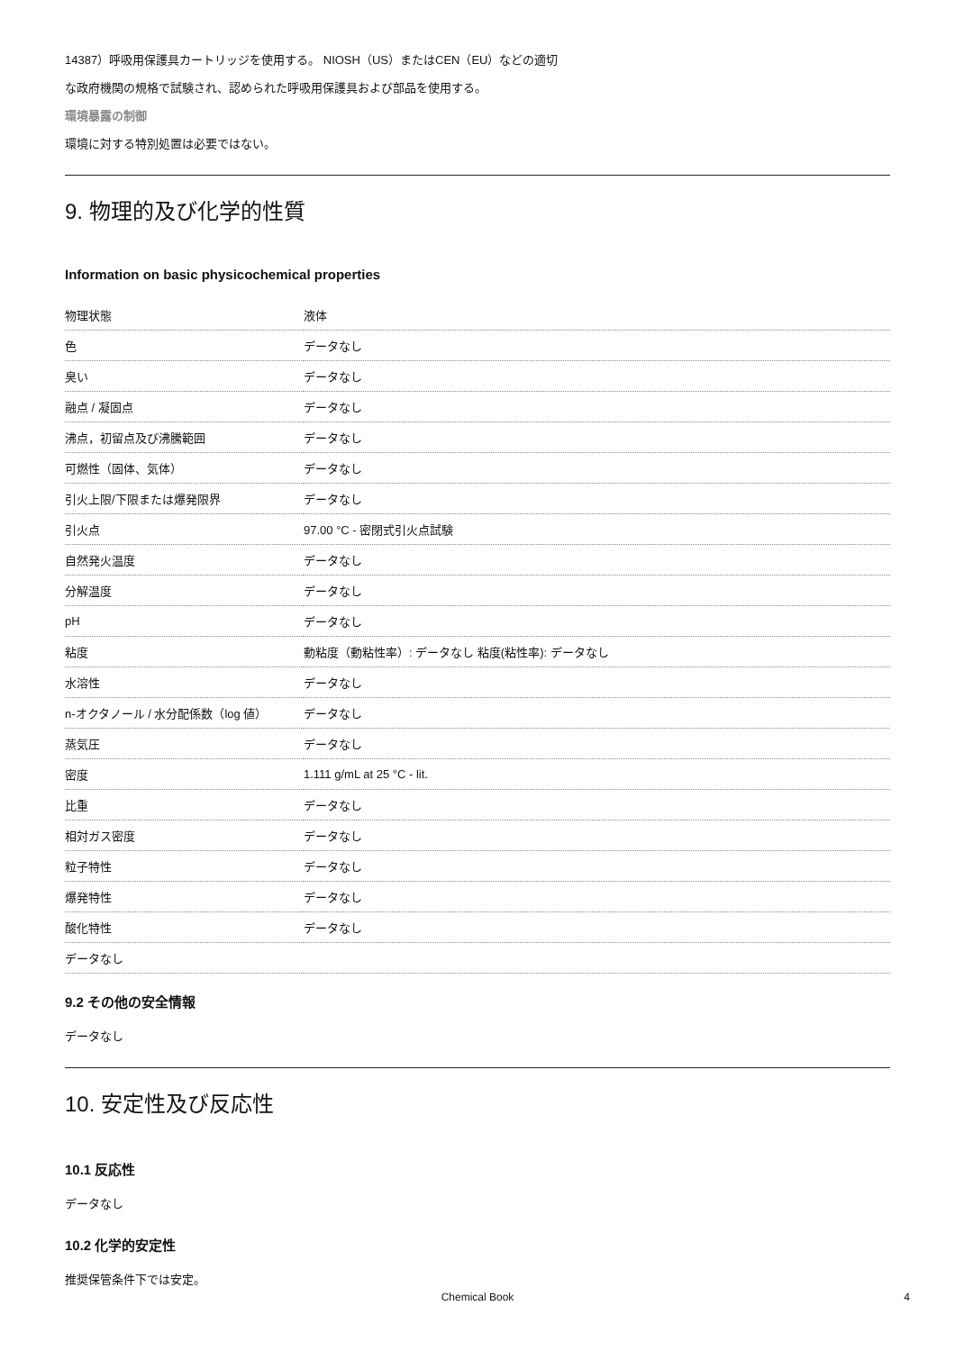14387）呼吸用保護具カートリッジを使用する。 NIOSH（US）またはCEN（EU）などの適切
な政府機関の規格で試験され、認められた呼吸用保護具および部品を使用する。
環境暴露の制御
環境に対する特別処置は必要ではない。
9. 物理的及び化学的性質
Information on basic physicochemical properties
| 物理状態 | 液体 |
| 色 | データなし |
| 臭い | データなし |
| 融点 / 凝固点 | データなし |
| 沸点，初留点及び沸騰範囲 | データなし |
| 可燃性（固体、気体） | データなし |
| 引火上限/下限または爆発限界 | データなし |
| 引火点 | 97.00 °C - 密閉式引火点試験 |
| 自然発火温度 | データなし |
| 分解温度 | データなし |
| pH | データなし |
| 粘度 | 動粘度（動粘性率）: データなし 粘度(粘性率): データなし |
| 水溶性 | データなし |
| n-オクタノール / 水分配係数（log 値） | データなし |
| 蒸気圧 | データなし |
| 密度 | 1.111 g/mL at 25 °C - lit. |
| 比重 | データなし |
| 相対ガス密度 | データなし |
| 粒子特性 | データなし |
| 爆発特性 | データなし |
| 酸化特性 | データなし |
| データなし | |
9.2 その他の安全情報
データなし
10. 安定性及び反応性
10.1 反応性
データなし
10.2 化学的安定性
推奨保管条件下では安定。
Chemical Book 4